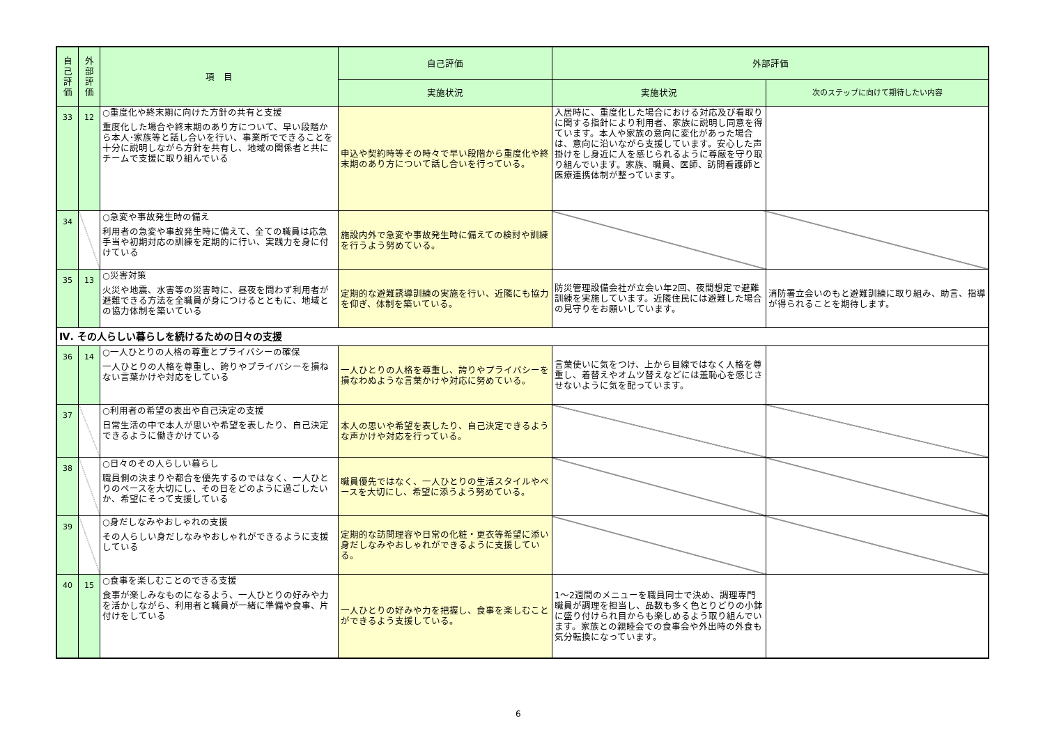| 自己評価 | 外部評価 | 項 目 | 自己評価 | 外部評価 | |
| --- | --- | --- | --- | --- | --- |
| | | | 実施状況 | 実施状況 | 次のステップに向けて期待したい内容 |
| 33 | 12 | ○重度化や終末期に向けた方針の共有と支援 重度化した場合や終末期のあり方について、早い段階から本人･家族等と話し合いを行い、事業所でできることを十分に説明しながら方針を共有し、地域の関係者と共にチームで支援に取り組んでいる | 申込や契約時等その時々で早い段階から重度化や終末期のあり方について話し合いを行っている。 | 入居時に、重度化した場合における対応及び看取りに関する指針により利用者、家族に説明し同意を得ています。本人や家族の意向に変化があった場合は、意向に沿いながら支援しています。安心した声掛けをし身近に人を感じられるように尊厳を守り取り組んでいます。家族、職員、医師、訪問看護師と医療連携体制が整っています。 | |
| 34 | | ○急変や事故発生時の備え 利用者の急変や事故発生時に備えて、全ての職員は応急手当や初期対応の訓練を定期的に行い、実践力を身に付けている | 施設内外で急変や事故発生時に備えての検討や訓練を行うよう努めている。 | | |
| 35 | 13 | ○災害対策 火災や地震、水害等の災害時に、昼夜を問わず利用者が避難できる方法を全職員が身につけるとともに、地域との協力体制を築いている | 定期的な避難誘導訓練の実施を行い、近隣にも協力を仰ぎ、体制を築いている。 | 防災管理設備会社が立会い年2回、夜間想定で避難訓練を実施しています。近隣住民には避難した場合の見守りをお願いしています。 | 消防署立会いのもと避難訓練に取り組み、助言、指導が得られることを期待します。 |
| Ⅳ. その人らしい暮らしを続けるための日々の支援 | | | | | |
| 36 | 14 | ○一人ひとりの人格の尊重とプライバシーの確保 一人ひとりの人格を尊重し、誇りやプライバシーを損ねない言葉かけや対応をしている | 一人ひとりの人格を尊重し、誇りやプライバシーを損なわぬような言葉かけや対応に努めている。 | 言葉使いに気をつけ、上から目線ではなく人格を尊重し、着替えやオムツ替えなどには羞恥心を感じさせないように気を配っています。 | |
| 37 | | ○利用者の希望の表出や自己決定の支援 日常生活の中で本人が思いや希望を表したり、自己決定できるように働きかけている | 本人の思いや希望を表したり、自己決定できるような声かけや対応を行っている。 | | |
| 38 | | ○日々のその人らしい暮らし 職員側の決まりや都合を優先するのではなく、一人ひとりのペースを大切にし、その日をどのように過ごしたいか、希望にそって支援している | 職員優先ではなく、一人ひとりの生活スタイルやペースを大切にし、希望に添うよう努めている。 | | |
| 39 | | ○身だしなみやおしゃれの支援 その人らしい身だしなみやおしゃれができるように支援している | 定期的な訪問理容や日常の化粧・更衣等希望に添い身だしなみやおしゃれができるように支援している。 | | |
| 40 | 15 | ○食事を楽しむことのできる支援 食事が楽しみなものになるよう、一人ひとりの好みや力を活かしながら、利用者と職員が一緒に準備や食事、片付けをしている | 一人ひとりの好みや力を把握し、食事を楽しむことができるよう支援している。 | 1～2週間のメニューを職員同士で決め、調理専門職員が調理を担当し、品数も多く色とりどりの小鉢に盛り付けられ目からも楽しめるよう取り組んでいます。家族との親睦会での食事会や外出時の外食も気分転換になっています。 | |
6